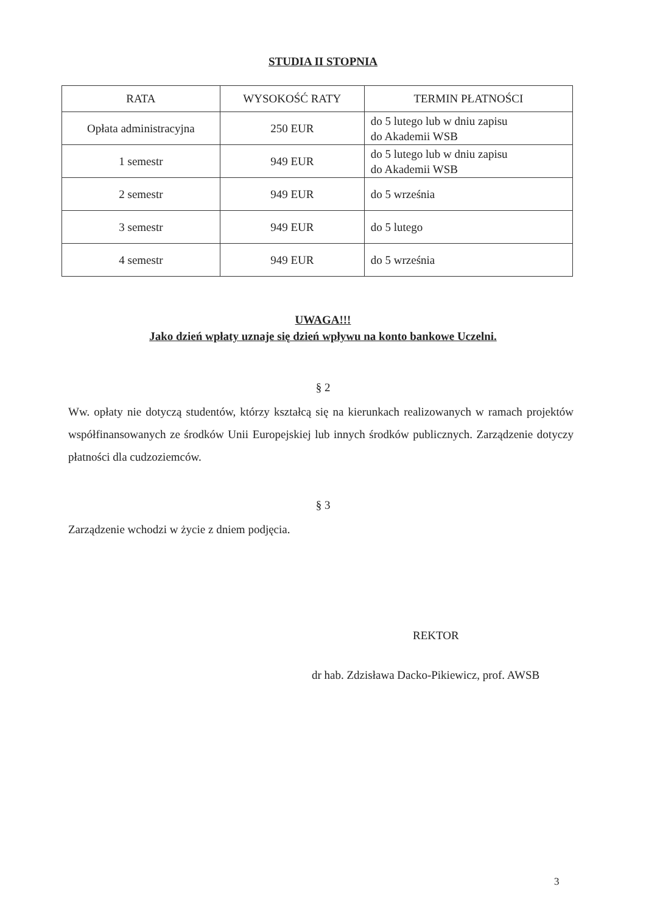STUDIA II STOPNIA
| RATA | WYSOKOŚĆ RATY | TERMIN PŁATNOŚCI |
| --- | --- | --- |
| Opłata administracyjna | 250 EUR | do 5 lutego lub w dniu zapisu do Akademii WSB |
| 1 semestr | 949 EUR | do 5 lutego lub w dniu zapisu do Akademii WSB |
| 2 semestr | 949 EUR | do 5 września |
| 3 semestr | 949 EUR | do 5 lutego |
| 4 semestr | 949 EUR | do 5 września |
UWAGA!!!
Jako dzień wpłaty uznaje się dzień wpływu na konto bankowe Uczelni.
§ 2
Ww. opłaty nie dotyczą studentów, którzy kształcą się na kierunkach realizowanych w ramach projektów współfinansowanych ze środków Unii Europejskiej lub innych środków publicznych. Zarządzenie dotyczy płatności dla cudzoziemców.
§ 3
Zarządzenie wchodzi w życie z dniem podjęcia.
REKTOR
dr hab. Zdzisława Dacko-Pikiewicz, prof. AWSB
3